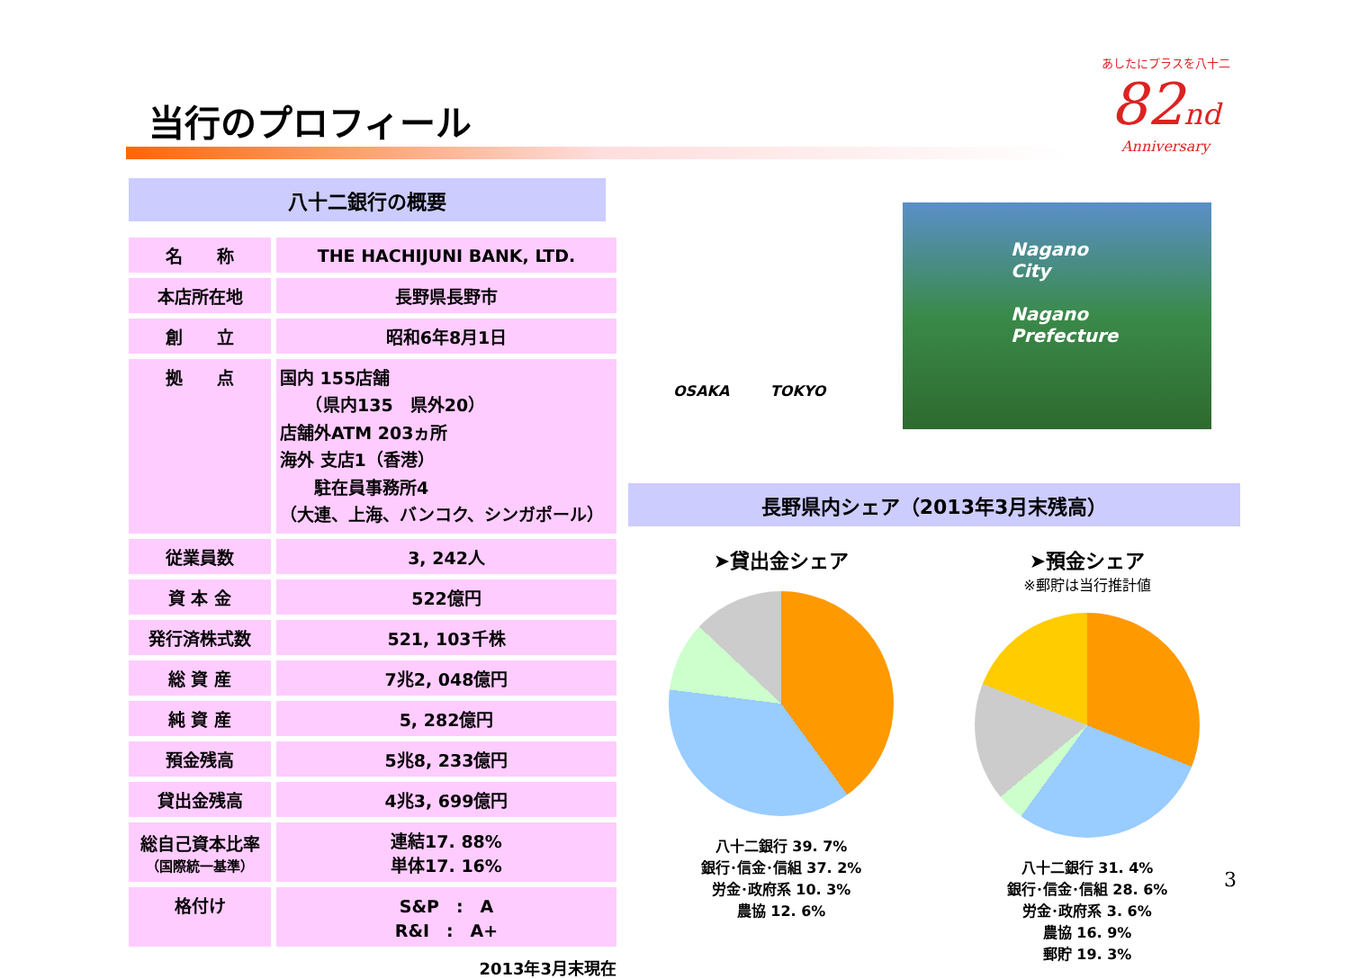当行のプロフィール
あしたにプラスを八十二
82nd
Anniversary
八十二銀行の概要
| 名 称 | THE HACHIJUNI BANK, LTD. |
| 本店所在地 | 長野県長野市 |
| 創 立 | 昭和6年8月1日 |
| 拠 点 | 国内 155店舗 （県内135 県外20） 店舗外ATM 203ヵ所 海外 支店1（香港） 駐在員事務所4 （大連、上海、バンコク、シンガポール） |
| 従業員数 | 3, 242人 |
| 資 本 金 | 522億円 |
| 発行済株式数 | 521, 103千株 |
| 総 資 産 | 7兆2, 048億円 |
| 純 資 産 | 5, 282億円 |
| 預金残高 | 5兆8, 233億円 |
| 貸出金残高 | 4兆3, 699億円 |
| 総自己資本比率 （国際統一基準） | 連結17. 88% 単体17. 16% |
| 格付け | S&P : A R&I : A+ |
2013年3月末現在
OSAKA TOKYO
Nagano
City
Nagano
Prefecture
長野県内シェア（2013年3月末残高）
➤貸出金シェア
八十二銀行 39. 7%
銀行･信金･信組 37. 2%
労金･政府系 10. 3%
農協 12. 6%
➤預金シェア
※郵貯は当行推計値
八十二銀行 31. 4%
銀行･信金･信組 28. 6%
労金･政府系 3. 6%
農協 16. 9%
郵貯 19. 3%
3